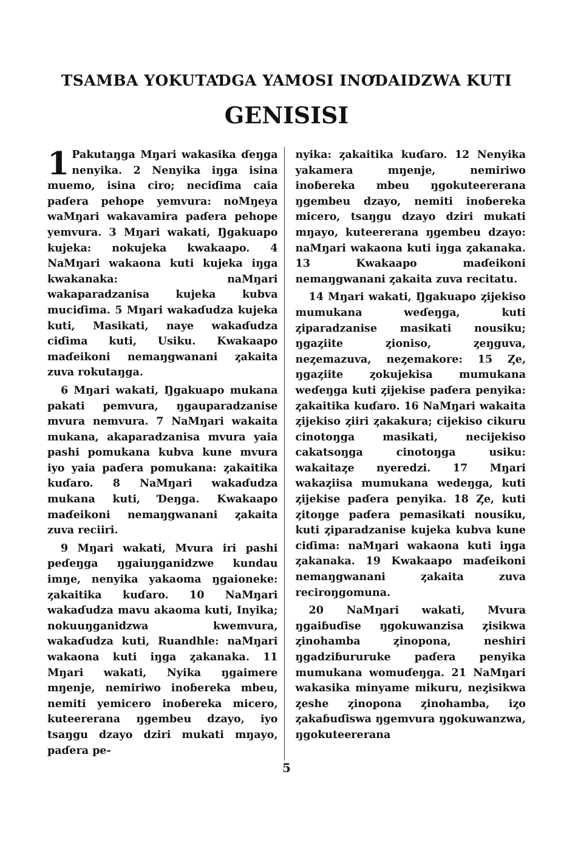TSAMBA YOKUTAƊGA YAMOSI INOƊAIDZWA KUTI
GENISISI
1 Pakutaŋga Mŋari wakasika ɗeŋga nenyika. 2 Nenyika iŋga isina muemo, isina ciro; neciɗima caia paɗera pehope yemvura: noMŋeya waMŋari wakavamira paɗera pehope yemvura. 3 Mŋari wakati, Ŋgakuapo kujeka: nokujeka kwakaapo. 4 NaMŋari wakaona kuti kujeka iŋga kwakanaka: naMŋari wakaparadzanisa kujeka kubva muciɗima. 5 Mŋari wakaɗudza kujeka kuti, Masikati, naye wakaɗudza ciɗima kuti, Usiku. Kwakaapo maɗeikoni nemaŋgwanani ȥakaita zuva rokutaŋga.
6 Mŋari wakati, Ŋgakuapo mukana pakati pemvura, ŋgauparadzanise mvura nemvura. 7 NaMŋari wakaita mukana, akaparadzanisa mvura yaia pashi pomukana kubva kune mvura iyo yaia paɗera pomukana: ȥakaitika kuɗaro. 8 NaMŋari wakaɗudza mukana kuti, Ɗeŋga. Kwakaapo maɗeikoni nemaŋgwanani ȥakaita zuva reciiri.
9 Mŋari wakati, Mvura iri pashi peɗeŋga ŋgaiuŋganidzwe kundau imŋe, nenyika yakaoma ŋgaioneke: ȥakaitika kuɗaro. 10 NaMŋari wakaɗudza mavu akaoma kuti, Inyika; nokuuŋganidzwa kwemvura, wakaɗudza kuti, Ruandhle: naMŋari wakaona kuti iŋga ȥakanaka. 11 Mŋari wakati, Nyika ŋgaimere mŋenje, nemiriwo inoɓereka mbeu, nemiti yemicero inoɓereka micero, kuteererana ŋgembeu dzayo, iyo tsaŋgu dzayo dziri mukati mŋayo, paɗera pe-
nyika: ȥakaitika kuɗaro. 12 Nenyika yakamera mŋenje, nemiriwo inoɓereka mbeu ŋgokuteererana ŋgembeu dzayo, nemiti inoɓereka micero, tsaŋgu dzayo dziri mukati mŋayo, kuteererana ŋgembeu dzayo: naMŋari wakaona kuti iŋga ȥakanaka. 13 Kwakaapo maɗeikoni nemaŋgwanani ȥakaita zuva recitatu.
14 Mŋari wakati, Ŋgakuapo ȥijekiso mumukana weɗeŋga, kuti ȥiparadzanise masikati nousiku; ŋgaȥiite ȥioniso, ȥeŋguva, neȥemazuva, neȥemakore: 15 Ȥe, ŋgaȥiite ȥokujekisa mumukana weɗeŋga kuti ȥijekise paɗera penyika: ȥakaitika kuɗaro. 16 NaMŋari wakaita ȥijekiso ȥiiri ȥakakura; cijekiso cikuru cinotoŋga masikati, necijekiso cakatsoŋga cinotoŋga usiku: wakaitaȥe nyeredzi. 17 Mŋari wakaȥiisa mumukana wedeŋga, kuti ȥijekise paɗera penyika. 18 Ȥe, kuti ȥitoŋge paɗera pemasikati nousiku, kuti ȥiparadzanise kujeka kubva kune ciɗima: naMŋari wakaona kuti iŋga ȥakanaka. 19 Kwakaapo maɗeikoni nemaŋgwanani ȥakaita zuva reciroŋgomuna.
20 NaMŋari wakati, Mvura ŋgaiɓuɗise ŋgokuwanzisa ȥisikwa ȥinohamba ȥinopona, neshiri ŋgadziɓururuke paɗera penyika mumukana womuɗeŋga. 21 NaMŋari wakasika minyame mikuru, neȥisikwa ȥeshe ȥinopona ȥinohamba, iȥo ȥakaɓuɗiswa ŋgemvura ŋgokuwanzwa, ŋgokuteererana
5